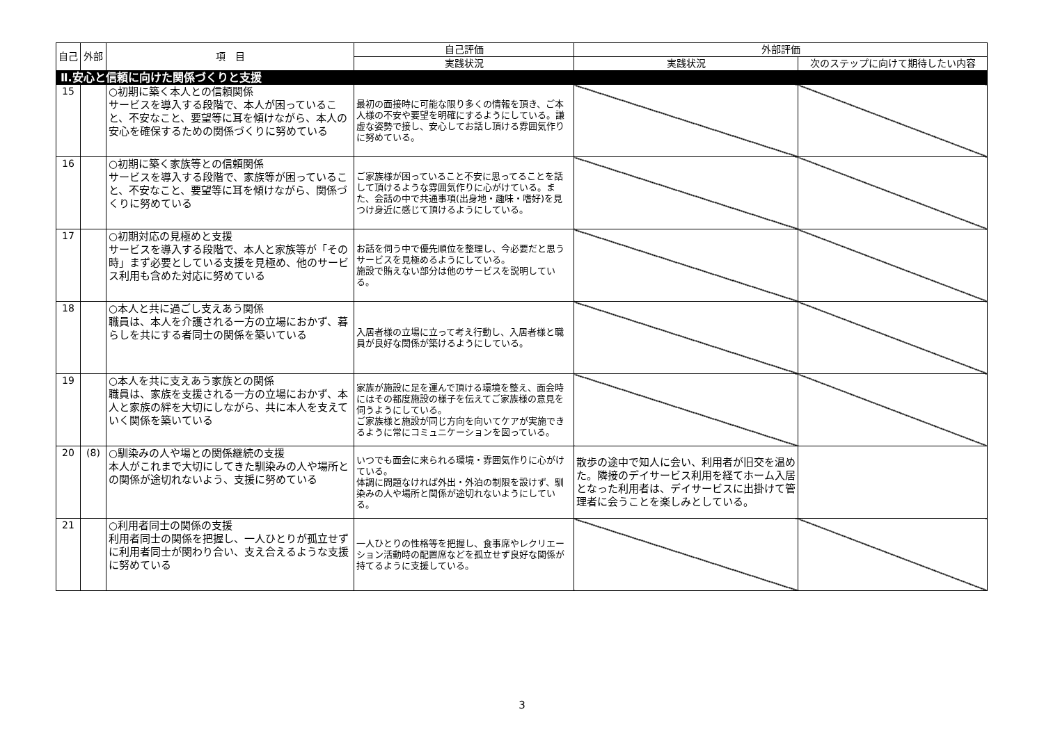| 自己 | 外部 | 項 目 | 自己評価 | 外部評価 | |
| --- | --- | --- | --- | --- | --- |
| | | | 実践状況 | 実践状況 | 次のステップに向けて期待したい内容 |
| Ⅱ.安心と信頼に向けた関係づくりと支援 | | | | | |
| 15 | | ○初期に築く本人との信頼関係 サービスを導入する段階で、本人が困っていること、不安なこと、要望等に耳を傾けながら、本人の安心を確保するための関係づくりに努めている | 最初の面接時に可能な限り多くの情報を頂き、ご本人様の不安や要望を明確にするようにしている。謙虚な姿勢で接し、安心してお話し頂ける雰囲気作りに努めている。 | | |
| 16 | | ○初期に築く家族等との信頼関係 サービスを導入する段階で、家族等が困っていること、不安なこと、要望等に耳を傾けながら、関係づくりに努めている | ご家族様が困っていること不安に思ってることを話して頂けるような雰囲気作りに心がけている。また、会話の中で共通事項(出身地・趣味・嗜好)を見つけ身近に感じて頂けるようにしている。 | | |
| 17 | | ○初期対応の見極めと支援 サービスを導入する段階で、本人と家族等が「その時」まず必要としている支援を見極め、他のサービス利用も含めた対応に努めている | お話を伺う中で優先順位を整理し、今必要だと思うサービスを見極めるようにしている。 施設で賄えない部分は他のサービスを説明している。 | | |
| 18 | | ○本人と共に過ごし支えあう関係 職員は、本人を介護される一方の立場におかず、暮らしを共にする者同士の関係を築いている | 入居者様の立場に立って考え行動し、入居者様と職員が良好な関係が築けるようにしている。 | | |
| 19 | | ○本人を共に支えあう家族との関係 職員は、家族を支援される一方の立場におかず、本人と家族の絆を大切にしながら、共に本人を支えていく関係を築いている | 家族が施設に足を運んで頂ける環境を整え、面会時にはその都度施設の様子を伝えてご家族様の意見を伺うようにしている。 ご家族様と施設が同じ方向を向いてケアが実施できるように常にコミュニケーションを図っている。 | | |
| 20 | (8) | ○馴染みの人や場との関係継続の支援 本人がこれまで大切にしてきた馴染みの人や場所との関係が途切れないよう、支援に努めている | いつでも面会に来られる環境・雰囲気作りに心がけている。 体調に問題なければ外出・外泊の制限を設けず、馴染みの人や場所と関係が途切れないようにしている。 | 散歩の途中で知人に会い、利用者が旧交を温めた。隣接のデイサービス利用を経てホーム入居となった利用者は、デイサービスに出掛けて管理者に会うことを楽しみとしている。 | |
| 21 | | ○利用者同士の関係の支援 利用者同士の関係を把握し、一人ひとりが孤立せずに利用者同士が関わり合い、支え合えるような支援に努めている | 一人ひとりの性格等を把握し、食事席やレクリエーション活動時の配置席などを孤立せず良好な関係が持てるように支援している。 | | |
3